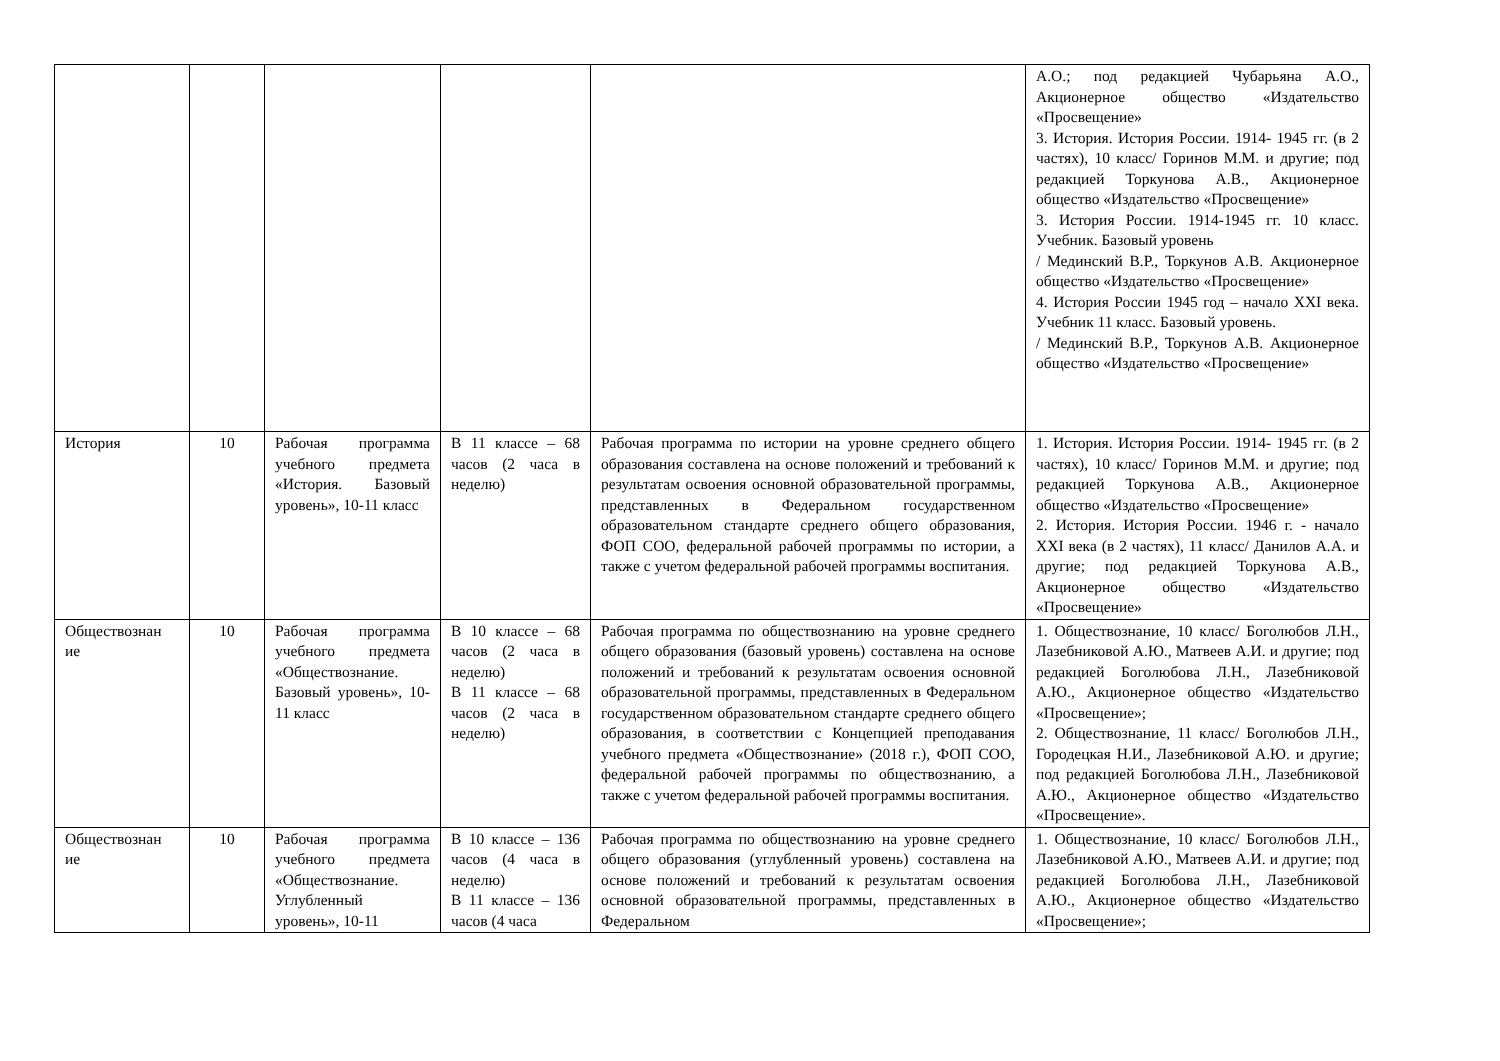| | | | | | А.О.; под редакцией Чубарьяна А.О., Акционерное общество «Издательство «Просвещение» 3. История. История России. 1914- 1945 гг. (в 2 частях), 10 класс/ Горинов М.М. и другие; под редакцией Торкунова А.В., Акционерное общество «Издательство «Просвещение» 3. История России. 1914-1945 гг. 10 класс. Учебник. Базовый уровень / Мединский В.Р., Торкунов А.В. Акционерное общество «Издательство «Просвещение» 4. История России 1945 год – начало XXI века. Учебник 11 класс. Базовый уровень. / Мединский В.Р., Торкунов А.В. Акционерное общество «Издательство «Просвещение» |
| История | 10 | Рабочая программа учебного предмета «История. Базовый уровень», 10-11 класс | В 11 классе – 68 часов (2 часа в неделю) | Рабочая программа по истории на уровне среднего общего образования составлена на основе положений и требований к результатам освоения основной образовательной программы, представленных в Федеральном государственном образовательном стандарте среднего общего образования, ФОП СОО, федеральной рабочей программы по истории, а также с учетом федеральной рабочей программы воспитания. | 1. История. История России. 1914- 1945 гг. (в 2 частях), 10 класс/ Горинов М.М. и другие; под редакцией Торкунова А.В., Акционерное общество «Издательство «Просвещение» 2. История. История России. 1946 г. - начало XXI века (в 2 частях), 11 класс/ Данилов А.А. и другие; под редакцией Торкунова А.В., Акционерное общество «Издательство «Просвещение» |
| Обществознан ие | 10 | Рабочая программа учебного предмета «Обществознание. Базовый уровень», 10-11 класс | В 10 классе – 68 часов (2 часа в неделю) В 11 классе – 68 часов (2 часа в неделю) | Рабочая программа по обществознанию на уровне среднего общего образования (базовый уровень) составлена на основе положений и требований к результатам освоения основной образовательной программы, представленных в Федеральном государственном образовательном стандарте среднего общего образования, в соответствии с Концепцией преподавания учебного предмета «Обществознание» (2018 г.), ФОП СОО, федеральной рабочей программы по обществознанию, а также с учетом федеральной рабочей программы воспитания. | 1. Обществознание, 10 класс/ Боголюбов Л.Н., Лазебниковой А.Ю., Матвеев А.И. и другие; под редакцией Боголюбова Л.Н., Лазебниковой А.Ю., Акционерное общество «Издательство «Просвещение»; 2. Обществознание, 11 класс/ Боголюбов Л.Н., Городецкая Н.И., Лазебниковой А.Ю. и другие; под редакцией Боголюбова Л.Н., Лазебниковой А.Ю., Акционерное общество «Издательство «Просвещение». |
| Обществознан ие | 10 | Рабочая программа учебного предмета «Обществознание. Углубленный уровень», 10-11 | В 10 классе – 136 часов (4 часа в неделю) В 11 классе – 136 часов (4 часа | Рабочая программа по обществознанию на уровне среднего общего образования (углубленный уровень) составлена на основе положений и требований к результатам освоения основной образовательной программы, представленных в Федеральном | 1. Обществознание, 10 класс/ Боголюбов Л.Н., Лазебниковой А.Ю., Матвеев А.И. и другие; под редакцией Боголюбова Л.Н., Лазебниковой А.Ю., Акционерное общество «Издательство «Просвещение»; |